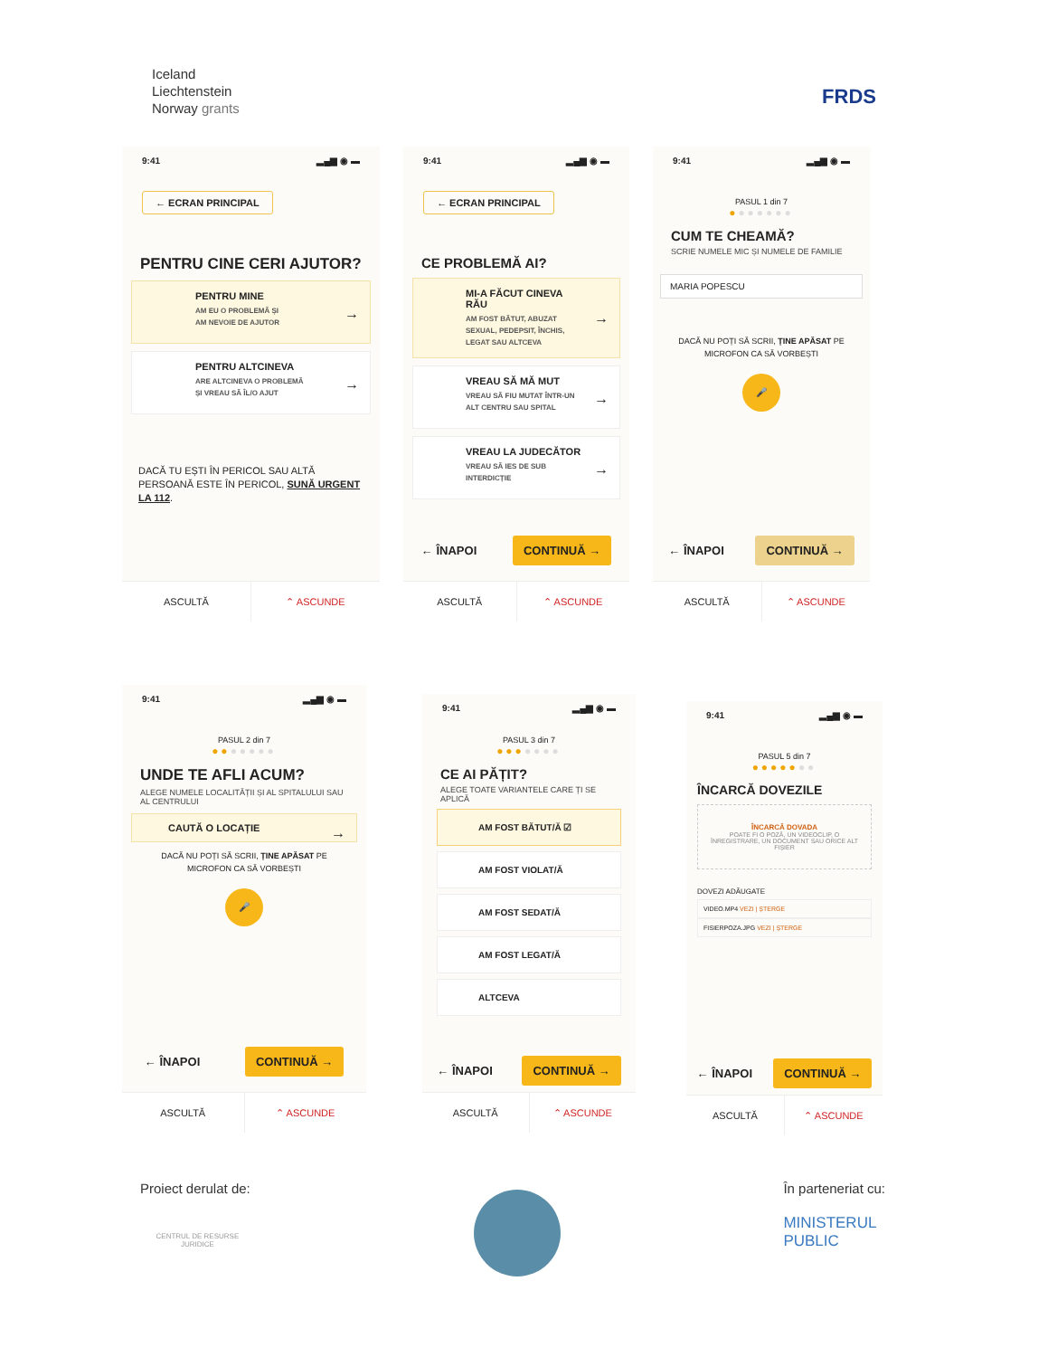Iceland
Liechtenstein
Norway grants
FRDS
9:41 ▂▄▆ ◉ ▬
← ECRAN PRINCIPAL
PENTRU CINE CERI AJUTOR?
PENTRU MINE
AM EU O PROBLEMĂ ȘI
AM NEVOIE DE AJUTOR
PENTRU ALTCINEVA
ARE ALTCINEVA O PROBLEMĂ
ȘI VREAU SĂ ÎL/O AJUT
DACĂ TU EȘTI ÎN PERICOL SAU ALTĂ PERSOANĂ ESTE ÎN PERICOL, SUNĂ URGENT LA 112.
ASCULTĂ ⌃ ASCUNDE
9:41 ▂▄▆ ◉ ▬
← ECRAN PRINCIPAL
CE PROBLEMĂ AI?
MI-A FĂCUT CINEVA RĂU
AM FOST BĂTUT, ABUZAT SEXUAL, PEDEPSIT, ÎNCHIS, LEGAT SAU ALTCEVA
VREAU SĂ MĂ MUT
VREAU SĂ FIU MUTAT ÎNTR-UN ALT CENTRU SAU SPITAL
VREAU LA JUDECĂTOR
VREAU SĂ IES DE SUB INTERDICȚIE
← ÎNAPOI CONTINUĂ →
ASCULTĂ ⌃ ASCUNDE
9:41 ▂▄▆ ◉ ▬
PASUL 1 din 7
●●●●●●●
CUM TE CHEAMĂ?
SCRIE NUMELE MIC ȘI NUMELE DE FAMILIE
MARIA POPESCU
DACĂ NU POȚI SĂ SCRII, ȚINE APĂSAT PE MICROFON CA SĂ VORBEȘTI
🎤
← ÎNAPOI CONTINUĂ →
ASCULTĂ ⌃ ASCUNDE
9:41 ▂▄▆ ◉ ▬
PASUL 2 din 7
●●●●●●●
UNDE TE AFLI ACUM?
ALEGE NUMELE LOCALITĂȚII ȘI AL SPITALULUI SAU AL CENTRULUI
CAUTĂ O LOCAȚIE
DACĂ NU POȚI SĂ SCRII, ȚINE APĂSAT PE MICROFON CA SĂ VORBEȘTI
🎤
← ÎNAPOI CONTINUĂ →
ASCULTĂ ⌃ ASCUNDE
9:41 ▂▄▆ ◉ ▬
PASUL 3 din 7
●●●●●●●
CE AI PĂȚIT?
ALEGE TOATE VARIANTELE CARE ȚI SE APLICĂ
AM FOST BĂTUT/Ă ☑
AM FOST VIOLAT/Ă
AM FOST SEDAT/Ă
AM FOST LEGAT/Ă
ALTCEVA
← ÎNAPOI CONTINUĂ →
ASCULTĂ ⌃ ASCUNDE
9:41 ▂▄▆ ◉ ▬
PASUL 5 din 7
●●●●●●●
ÎNCARCĂ DOVEZILE
ÎNCARCĂ DOVADA
POATE FI O POZĂ, UN VIDEOCLIP, O ÎNREGISTRARE, UN DOCUMENT SAU ORICE ALT FIȘIER
DOVEZI ADĂUGATE
VIDEO.MP4 VEZI | ȘTERGE
FISIERPOZA.JPG VEZI | ȘTERGE
← ÎNAPOI CONTINUĂ →
ASCULTĂ ⌃ ASCUNDE
Proiect derulat de:
CENTRUL DE RESURSE
JURIDICE
În parteneriat cu:
MINISTERUL
PUBLIC